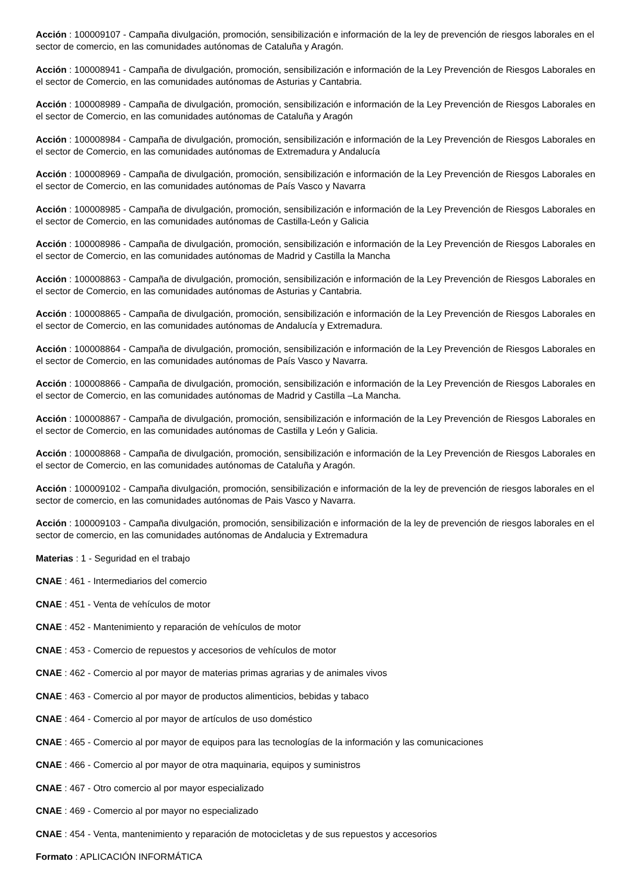Acción : 100009107 - Campaña divulgación, promoción, sensibilización e información de la ley de prevención de riesgos laborales en el sector de comercio, en las comunidades autónomas de Cataluña y Aragón.
Acción : 100008941 - Campaña de divulgación, promoción, sensibilización e información de la Ley Prevención de Riesgos Laborales en el sector de Comercio, en las comunidades autónomas de Asturias y Cantabria.
Acción : 100008989 - Campaña de divulgación, promoción, sensibilización e información de la Ley Prevención de Riesgos Laborales en el sector de Comercio, en las comunidades autónomas de Cataluña y Aragón
Acción : 100008984 - Campaña de divulgación, promoción, sensibilización e información de la Ley Prevención de Riesgos Laborales en el sector de Comercio, en las comunidades autónomas de Extremadura y Andalucía
Acción : 100008969 - Campaña de divulgación, promoción, sensibilización e información de la Ley Prevención de Riesgos Laborales en el sector de Comercio, en las comunidades autónomas de País Vasco y Navarra
Acción : 100008985 - Campaña de divulgación, promoción, sensibilización e información de la Ley Prevención de Riesgos Laborales en el sector de Comercio, en las comunidades autónomas de Castilla-León y Galicia
Acción : 100008986 - Campaña de divulgación, promoción, sensibilización e información de la Ley Prevención de Riesgos Laborales en el sector de Comercio, en las comunidades autónomas de Madrid y Castilla la Mancha
Acción : 100008863 - Campaña de divulgación, promoción, sensibilización e información de la Ley Prevención de Riesgos Laborales en el sector de Comercio, en las comunidades autónomas de Asturias y Cantabria.
Acción : 100008865 - Campaña de divulgación, promoción, sensibilización e información de la Ley Prevención de Riesgos Laborales en el sector de Comercio, en las comunidades autónomas de Andalucía y Extremadura.
Acción : 100008864 - Campaña de divulgación, promoción, sensibilización e información de la Ley Prevención de Riesgos Laborales en el sector de Comercio, en las comunidades autónomas de País Vasco y Navarra.
Acción : 100008866 - Campaña de divulgación, promoción, sensibilización e información de la Ley Prevención de Riesgos Laborales en el sector de Comercio, en las comunidades autónomas de Madrid y Castilla –La Mancha.
Acción : 100008867 - Campaña de divulgación, promoción, sensibilización e información de la Ley Prevención de Riesgos Laborales en el sector de Comercio, en las comunidades autónomas de Castilla y León y Galicia.
Acción : 100008868 - Campaña de divulgación, promoción, sensibilización e información de la Ley Prevención de Riesgos Laborales en el sector de Comercio, en las comunidades autónomas de Cataluña y Aragón.
Acción : 100009102 - Campaña divulgación, promoción, sensibilización e información de la ley de prevención de riesgos laborales en el sector de comercio, en las comunidades autónomas de Pais Vasco y Navarra.
Acción : 100009103 - Campaña divulgación, promoción, sensibilización e información de la ley de prevención de riesgos laborales en el sector de comercio, en las comunidades autónomas de Andalucia y Extremadura
Materias : 1 - Seguridad en el trabajo
CNAE : 461 - Intermediarios del comercio
CNAE : 451 - Venta de vehículos de motor
CNAE : 452 - Mantenimiento y reparación de vehículos de motor
CNAE : 453 - Comercio de repuestos y accesorios de vehículos de motor
CNAE : 462 - Comercio al por mayor de materias primas agrarias y de animales vivos
CNAE : 463 - Comercio al por mayor de productos alimenticios, bebidas y tabaco
CNAE : 464 - Comercio al por mayor de artículos de uso doméstico
CNAE : 465 - Comercio al por mayor de equipos para las tecnologías de la información y las comunicaciones
CNAE : 466 - Comercio al por mayor de otra maquinaria, equipos y suministros
CNAE : 467 - Otro comercio al por mayor especializado
CNAE : 469 - Comercio al por mayor no especializado
CNAE : 454 - Venta, mantenimiento y reparación de motocicletas y de sus repuestos y accesorios
Formato : APLICACIÓN INFORMÁTICA